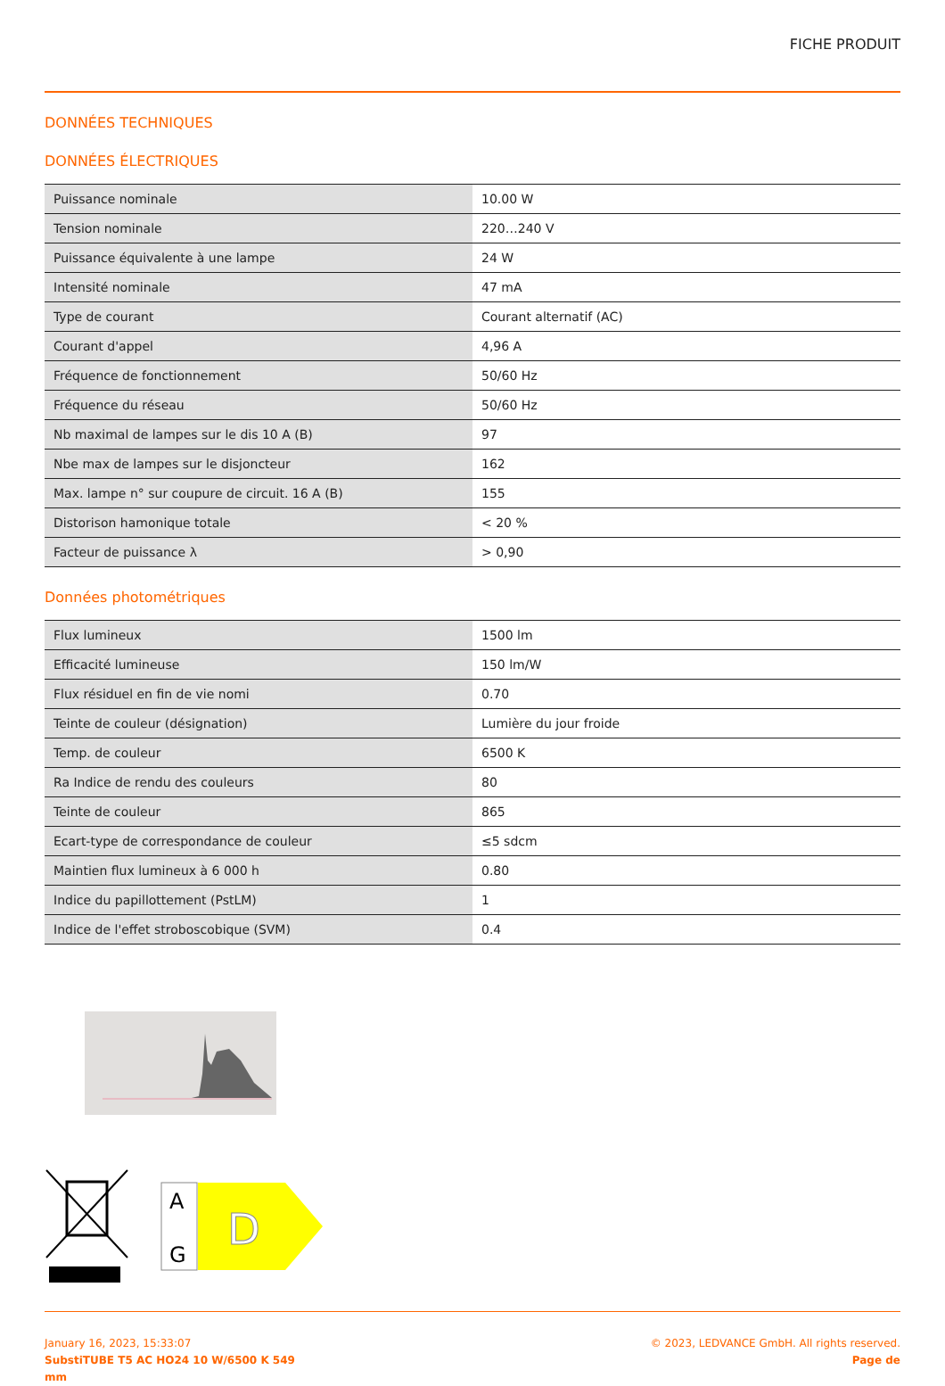FICHE PRODUIT
DONNÉES TECHNIQUES
DONNÉES ÉLECTRIQUES
| Puissance nominale | 10.00 W |
| Tension nominale | 220…240 V |
| Puissance équivalente à une lampe | 24 W |
| Intensité nominale | 47 mA |
| Type de courant | Courant alternatif (AC) |
| Courant d'appel | 4,96 A |
| Fréquence de fonctionnement | 50/60 Hz |
| Fréquence du réseau | 50/60 Hz |
| Nb maximal de lampes sur le dis 10 A (B) | 97 |
| Nbe max de lampes sur le disjoncteur | 162 |
| Max. lampe n° sur coupure de circuit. 16 A (B) | 155 |
| Distorison hamonique totale | < 20 % |
| Facteur de puissance λ | > 0,90 |
Données photométriques
| Flux lumineux | 1500 lm |
| Efficacité lumineuse | 150 lm/W |
| Flux résiduel en fin de vie nomi | 0.70 |
| Teinte de couleur (désignation) | Lumière du jour froide |
| Temp. de couleur | 6500 K |
| Ra Indice de rendu des couleurs | 80 |
| Teinte de couleur | 865 |
| Ecart-type de correspondance de couleur | ≤5 sdcm |
| Maintien flux lumineux à 6 000 h | 0.80 |
| Indice du papillottement (PstLM) | 1 |
| Indice de l'effet stroboscobique (SVM) | 0.4 |
A
G
D
January 16, 2023, 15:33:07
SubstiTUBE T5 AC HO24 10 W/6500 K 549
mm
© 2023, LEDVANCE GmbH. All rights reserved.
Page de